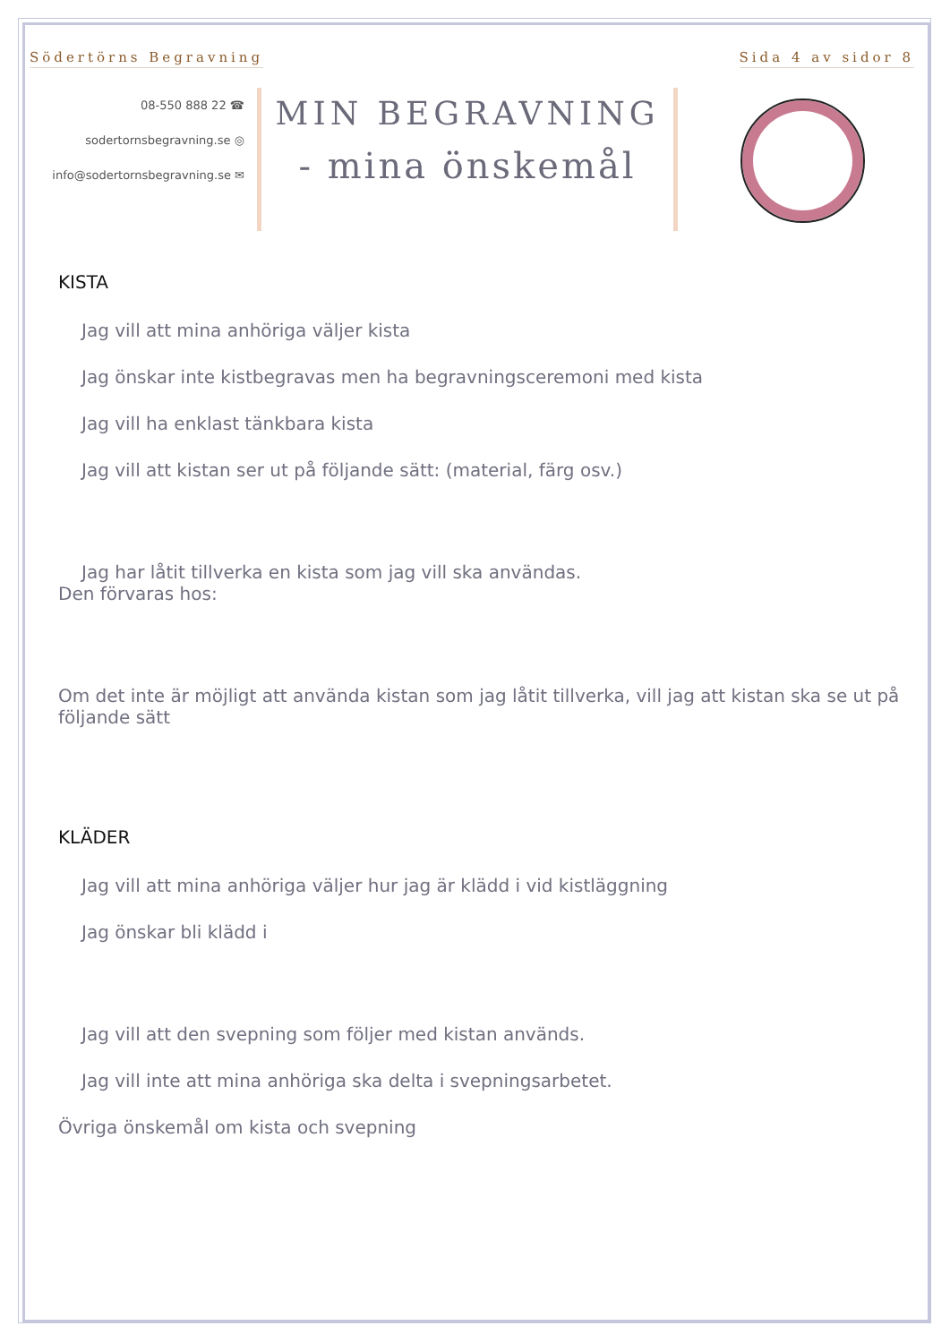Södertörns Begravning Sida 4 av sidor 8
08-550 888 22 ☎
sodertornsbegravning.se ◎
info@sodertornsbegravning.se ✉
MIN BEGRAVNING
- mina önskemål
KISTA
Jag vill att mina anhöriga väljer kista
Jag önskar inte kistbegravas men ha begravningsceremoni med kista
Jag vill ha enklast tänkbara kista
Jag vill att kistan ser ut på följande sätt: (material, färg osv.)
Jag har låtit tillverka en kista som jag vill ska användas.
Den förvaras hos:
Om det inte är möjligt att använda kistan som jag låtit tillverka, vill jag att kistan ska se ut på följande sätt
KLÄDER
Jag vill att mina anhöriga väljer hur jag är klädd i vid kistläggning
Jag önskar bli klädd i
Jag vill att den svepning som följer med kistan används.
Jag vill inte att mina anhöriga ska delta i svepningsarbetet.
Övriga önskemål om kista och svepning